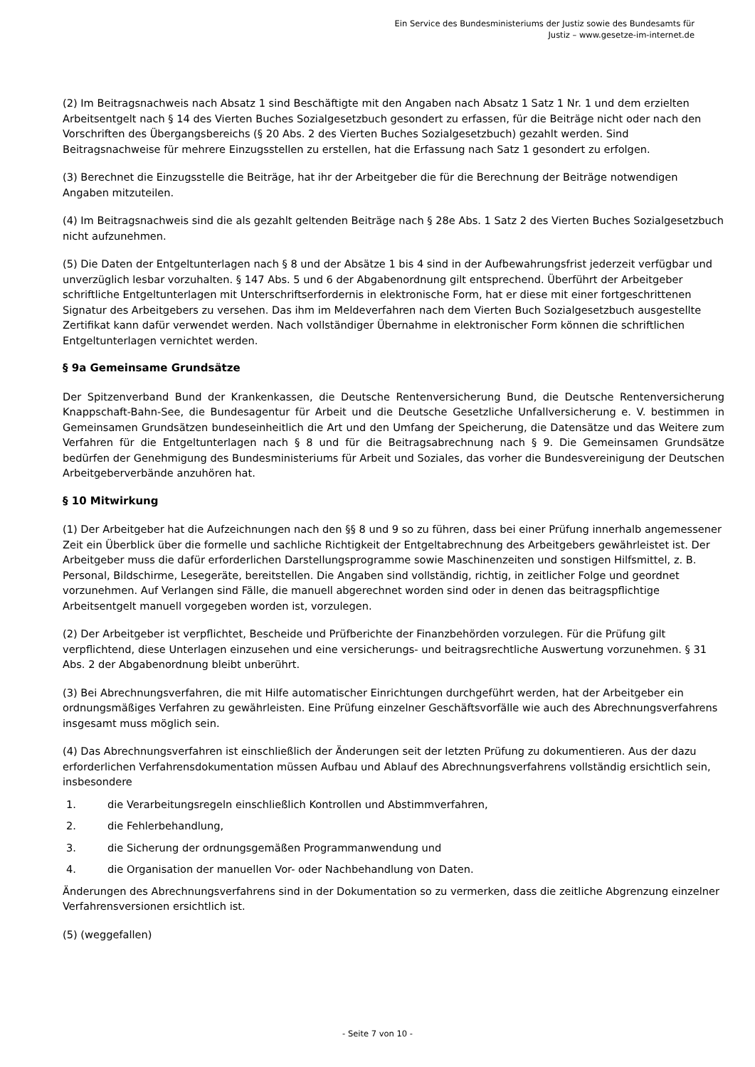Ein Service des Bundesministeriums der Justiz sowie des Bundesamts für
Justiz – www.gesetze-im-internet.de
(2) Im Beitragsnachweis nach Absatz 1 sind Beschäftigte mit den Angaben nach Absatz 1 Satz 1 Nr. 1 und dem erzielten Arbeitsentgelt nach § 14 des Vierten Buches Sozialgesetzbuch gesondert zu erfassen, für die Beiträge nicht oder nach den Vorschriften des Übergangsbereichs (§ 20 Abs. 2 des Vierten Buches Sozialgesetzbuch) gezahlt werden. Sind Beitragsnachweise für mehrere Einzugsstellen zu erstellen, hat die Erfassung nach Satz 1 gesondert zu erfolgen.
(3) Berechnet die Einzugsstelle die Beiträge, hat ihr der Arbeitgeber die für die Berechnung der Beiträge notwendigen Angaben mitzuteilen.
(4) Im Beitragsnachweis sind die als gezahlt geltenden Beiträge nach § 28e Abs. 1 Satz 2 des Vierten Buches Sozialgesetzbuch nicht aufzunehmen.
(5) Die Daten der Entgeltunterlagen nach § 8 und der Absätze 1 bis 4 sind in der Aufbewahrungsfrist jederzeit verfügbar und unverzüglich lesbar vorzuhalten. § 147 Abs. 5 und 6 der Abgabenordnung gilt entsprechend. Überführt der Arbeitgeber schriftliche Entgeltunterlagen mit Unterschriftserfordernis in elektronische Form, hat er diese mit einer fortgeschrittenen Signatur des Arbeitgebers zu versehen. Das ihm im Meldeverfahren nach dem Vierten Buch Sozialgesetzbuch ausgestellte Zertifikat kann dafür verwendet werden. Nach vollständiger Übernahme in elektronischer Form können die schriftlichen Entgeltunterlagen vernichtet werden.
§ 9a Gemeinsame Grundsätze
Der Spitzenverband Bund der Krankenkassen, die Deutsche Rentenversicherung Bund, die Deutsche Rentenversicherung Knappschaft-Bahn-See, die Bundesagentur für Arbeit und die Deutsche Gesetzliche Unfallversicherung e. V. bestimmen in Gemeinsamen Grundsätzen bundeseinheitlich die Art und den Umfang der Speicherung, die Datensätze und das Weitere zum Verfahren für die Entgeltunterlagen nach § 8 und für die Beitragsabrechnung nach § 9. Die Gemeinsamen Grundsätze bedürfen der Genehmigung des Bundesministeriums für Arbeit und Soziales, das vorher die Bundesvereinigung der Deutschen Arbeitgeberverbände anzuhören hat.
§ 10 Mitwirkung
(1) Der Arbeitgeber hat die Aufzeichnungen nach den §§ 8 und 9 so zu führen, dass bei einer Prüfung innerhalb angemessener Zeit ein Überblick über die formelle und sachliche Richtigkeit der Entgeltabrechnung des Arbeitgebers gewährleistet ist. Der Arbeitgeber muss die dafür erforderlichen Darstellungsprogramme sowie Maschinenzeiten und sonstigen Hilfsmittel, z. B. Personal, Bildschirme, Lesegeräte, bereitstellen. Die Angaben sind vollständig, richtig, in zeitlicher Folge und geordnet vorzunehmen. Auf Verlangen sind Fälle, die manuell abgerechnet worden sind oder in denen das beitragspflichtige Arbeitsentgelt manuell vorgegeben worden ist, vorzulegen.
(2) Der Arbeitgeber ist verpflichtet, Bescheide und Prüfberichte der Finanzbehörden vorzulegen. Für die Prüfung gilt verpflichtend, diese Unterlagen einzusehen und eine versicherungs- und beitragsrechtliche Auswertung vorzunehmen. § 31 Abs. 2 der Abgabenordnung bleibt unberührt.
(3) Bei Abrechnungsverfahren, die mit Hilfe automatischer Einrichtungen durchgeführt werden, hat der Arbeitgeber ein ordnungsmäßiges Verfahren zu gewährleisten. Eine Prüfung einzelner Geschäftsvorfälle wie auch des Abrechnungsverfahrens insgesamt muss möglich sein.
(4) Das Abrechnungsverfahren ist einschließlich der Änderungen seit der letzten Prüfung zu dokumentieren. Aus der dazu erforderlichen Verfahrensdokumentation müssen Aufbau und Ablauf des Abrechnungsverfahrens vollständig ersichtlich sein, insbesondere
1. die Verarbeitungsregeln einschließlich Kontrollen und Abstimmverfahren,
2. die Fehlerbehandlung,
3. die Sicherung der ordnungsgemäßen Programmanwendung und
4. die Organisation der manuellen Vor- oder Nachbehandlung von Daten.
Änderungen des Abrechnungsverfahrens sind in der Dokumentation so zu vermerken, dass die zeitliche Abgrenzung einzelner Verfahrensversionen ersichtlich ist.
(5) (weggefallen)
- Seite 7 von 10 -